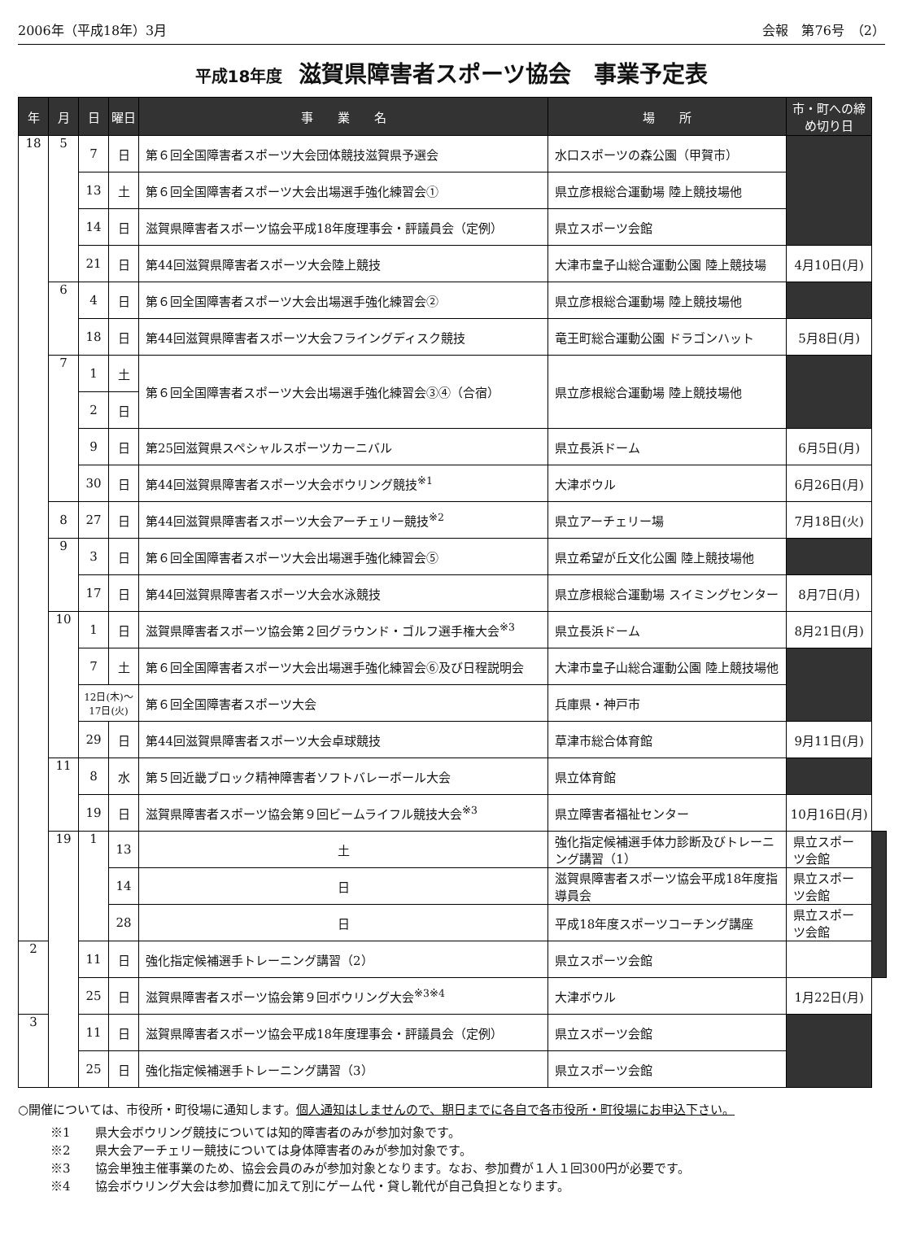2006年（平成18年）3月 会報　第76号　（2）
平成18年度 滋賀県障害者スポーツ協会　事業予定表
| 年 | 月 | 日 | 曜日 | 事 業 名 | 場 所 | 市・町への締め切り日 | |
| --- | --- | --- | --- | --- | --- | --- | --- |
| 18 | 5 | 7 | 日 | 第６回全国障害者スポーツ大会団体競技滋賀県予選会 | 水口スポーツの森公園（甲賀市） | | |
| | | 13 | 土 | 第６回全国障害者スポーツ大会出場選手強化練習会① | 県立彦根総合運動場 陸上競技場他 | | |
| | | 14 | 日 | 滋賀県障害者スポーツ協会平成18年度理事会・評議員会（定例） | 県立スポーツ会館 | | |
| | | 21 | 日 | 第44回滋賀県障害者スポーツ大会陸上競技 | 大津市皇子山総合運動公園 陸上競技場 | 4月10日(月) | |
| | 6 | 4 | 日 | 第６回全国障害者スポーツ大会出場選手強化練習会② | 県立彦根総合運動場 陸上競技場他 | | |
| | | 18 | 日 | 第44回滋賀県障害者スポーツ大会フライングディスク競技 | 竜王町総合運動公園 ドラゴンハット | 5月8日(月) | |
| | 7 | 1 | 土 | 第６回全国障害者スポーツ大会出場選手強化練習会③④（合宿） | 県立彦根総合運動場 陸上競技場他 | | |
| | | 2 | 日 | | | | |
| | | 9 | 日 | 第25回滋賀県スペシャルスポーツカーニバル | 県立長浜ドーム | 6月5日(月) | |
| | | 30 | 日 | 第44回滋賀県障害者スポーツ大会ボウリング競技<sup>※1</sup> | 大津ボウル | 6月26日(月) | |
| | 8 | 27 | 日 | 第44回滋賀県障害者スポーツ大会アーチェリー競技<sup>※2</sup> | 県立アーチェリー場 | 7月18日(火) | |
| | 9 | 3 | 日 | 第６回全国障害者スポーツ大会出場選手強化練習会⑤ | 県立希望が丘文化公園 陸上競技場他 | | |
| | | 17 | 日 | 第44回滋賀県障害者スポーツ大会水泳競技 | 県立彦根総合運動場 スイミングセンター | 8月7日(月) | |
| | 10 | 1 | 日 | 滋賀県障害者スポーツ協会第２回グラウンド・ゴルフ選手権大会<sup>※3</sup> | 県立長浜ドーム | 8月21日(月) | |
| | | 7 | 土 | 第６回全国障害者スポーツ大会出場選手強化練習会⑥及び日程説明会 | 大津市皇子山総合運動公園 陸上競技場他 | | |
| | | 12日(木)～ 17日(火) | | 第６回全国障害者スポーツ大会 | 兵庫県・神戸市 | | |
| | | 29 | 日 | 第44回滋賀県障害者スポーツ大会卓球競技 | 草津市総合体育館 | 9月11日(月) | |
| | 11 | 8 | 水 | 第５回近畿ブロック精神障害者ソフトバレーボール大会 | 県立体育館 | | |
| | | 19 | 日 | 滋賀県障害者スポーツ協会第９回ビームライフル競技大会<sup>※3</sup> | 県立障害者福祉センター | 10月16日(月) | |
| | 19 | 1 | 13 | 土 | 強化指定候補選手体力診断及びトレーニング講習（1） | 県立スポーツ会館 | |
| | | | 14 | 日 | 滋賀県障害者スポーツ協会平成18年度指導員会 | 県立スポーツ会館 | |
| | | | 28 | 日 | 平成18年度スポーツコーチング講座 | 県立スポーツ会館 | |
| 2 | | 11 | 日 | 強化指定候補選手トレーニング講習（2） | 県立スポーツ会館 | | |
| | | 25 | 日 | 滋賀県障害者スポーツ協会第９回ボウリング大会<sup>※3※4</sup> | 大津ボウル | 1月22日(月) | |
| 3 | | 11 | 日 | 滋賀県障害者スポーツ協会平成18年度理事会・評議員会（定例） | 県立スポーツ会館 | | |
| | | 25 | 日 | 強化指定候補選手トレーニング講習（3） | 県立スポーツ会館 | | |
○開催については、市役所・町役場に通知します。個人通知はしませんので、期日までに各自で各市役所・町役場にお申込下さい。
※1　　県大会ボウリング競技については知的障害者のみが参加対象です。
※2　　県大会アーチェリー競技については身体障害者のみが参加対象です。
※3　　協会単独主催事業のため、協会会員のみが参加対象となります。なお、参加費が１人１回300円が必要です。
※4　　協会ボウリング大会は参加費に加えて別にゲーム代・貸し靴代が自己負担となります。